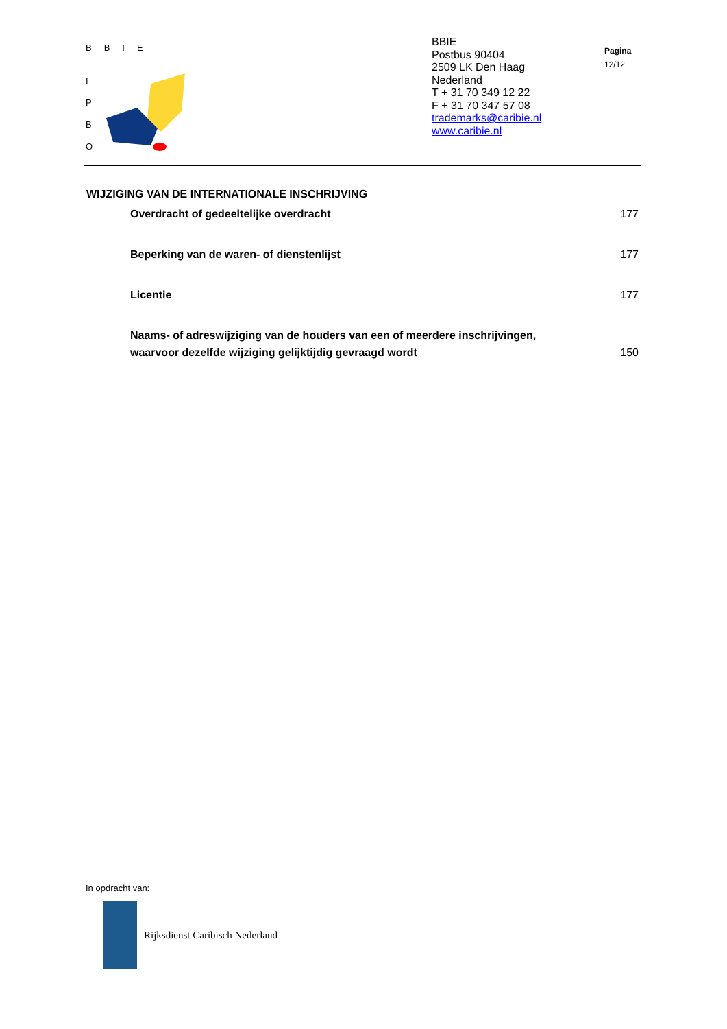BBIE
I P B O
BBIE
Postbus 90404
2509 LK Den Haag
Nederland
T + 31 70 349 12 22
F + 31 70 347 57 08
trademarks@caribie.nl
www.caribie.nl
Pagina
12/12
WIJZIGING VAN DE INTERNATIONALE INSCHRIJVING
| Overdracht of gedeeltelijke overdracht | 177 |
| Beperking van de waren- of dienstenlijst | 177 |
| Licentie | 177 |
| Naams- of adreswijziging van de houders van een of meerdere inschrijvingen, waarvoor dezelfde wijziging gelijktijdig gevraagd wordt | 150 |
In opdracht van:
Rijksdienst Caribisch Nederland